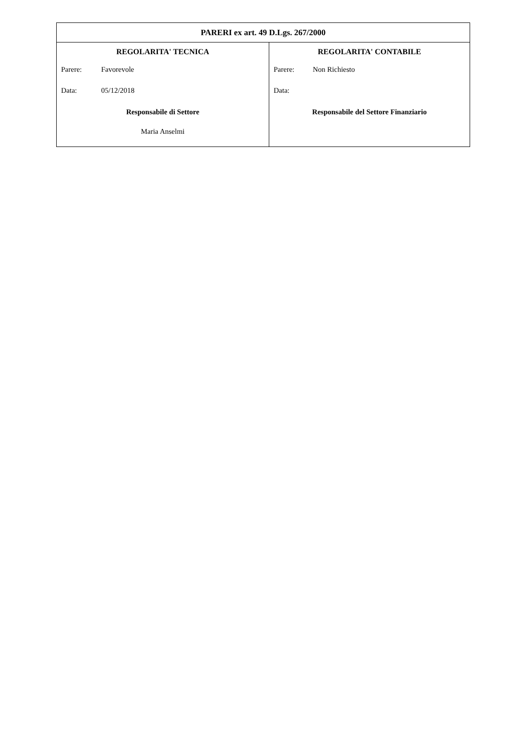PARERI ex art. 49 D.Lgs. 267/2000
REGOLARITA' TECNICA
Parere: Favorevole
Data: 05/12/2018
Responsabile di Settore
Maria Anselmi
REGOLARITA' CONTABILE
Parere: Non Richiesto
Data:
Responsabile del Settore Finanziario